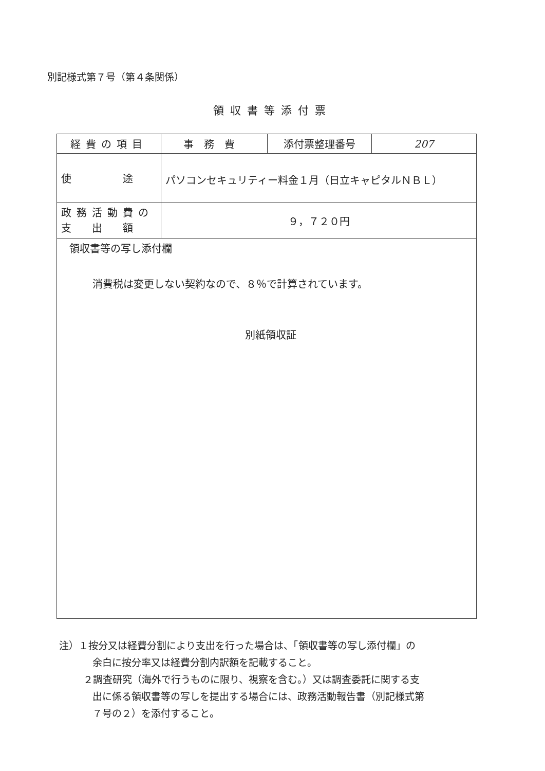別記様式第７号（第４条関係）
領収書等添付票
| 経費の項目 | 事務費 | 添付票整理番号 | 207 |
| 使 途 | パソコンセキュリティー料金１月（日立キャピタルＮＢＬ） | | |
| 政務活動費の 支 出 額 | ９，７２０円 | | |
| 領収書等の写し添付欄 消費税は変更しない契約なので、８％で計算されています。 別紙領収証 | | | |
注）１按分又は経費分割により支出を行った場合は、「領収書等の写し添付欄」の
余白に按分率又は経費分割内訳額を記載すること。
２調査研究（海外で行うものに限り、視察を含む。）又は調査委託に関する支
出に係る領収書等の写しを提出する場合には、政務活動報告書（別記様式第
７号の２）を添付すること。